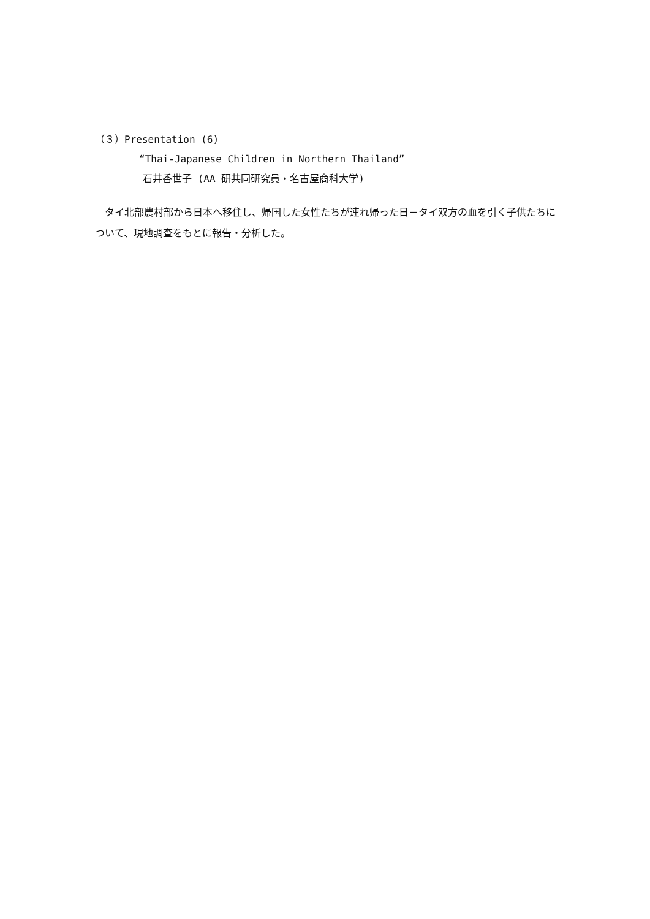（３）Presentation (6)
“Thai-Japanese Children in Northern Thailand”
石井香世子 (AA 研共同研究員・名古屋商科大学)
　タイ北部農村部から日本へ移住し、帰国した女性たちが連れ帰った日－タイ双方の血を引く子供たちについて、現地調査をもとに報告・分析した。